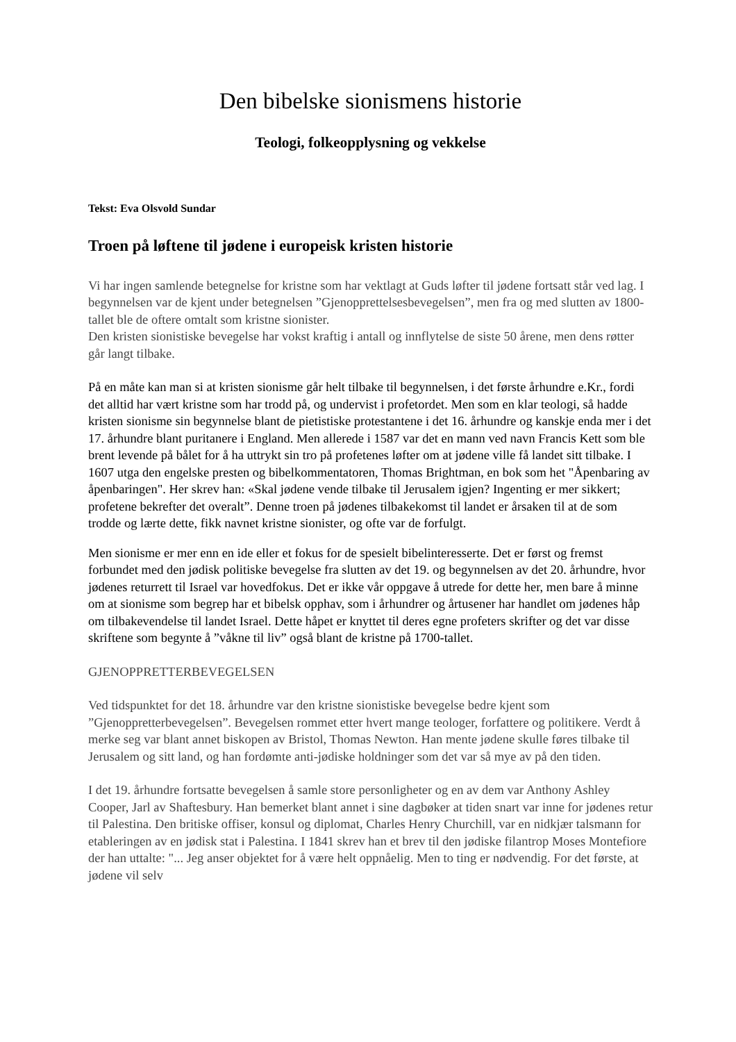Den bibelske sionismens historie
Teologi, folkeopplysning og vekkelse
Tekst: Eva Olsvold Sundar
Troen på løftene til jødene i europeisk kristen historie
Vi har ingen samlende betegnelse for kristne som har vektlagt at Guds løfter til jødene fortsatt står ved lag. I begynnelsen var de kjent under betegnelsen ”Gjenopprettelsesbevegelsen”, men fra og med slutten av 1800-tallet ble de oftere omtalt som kristne sionister.
Den kristen sionistiske bevegelse har vokst kraftig i antall og innflytelse de siste 50 årene, men dens røtter går langt tilbake.
På en måte kan man si at kristen sionisme går helt tilbake til begynnelsen, i det første århundre e.Kr., fordi det alltid har vært kristne som har trodd på, og undervist i profetordet. Men som en klar teologi, så hadde kristen sionisme sin begynnelse blant de pietistiske protestantene i det 16. århundre og kanskje enda mer i det 17. århundre blant puritanere i England. Men allerede i 1587 var det en mann ved navn Francis Kett som ble brent levende på bålet for å ha uttrykt sin tro på profetenes løfter om at jødene ville få landet sitt tilbake. I 1607 utga den engelske presten og bibelkommentatoren, Thomas Brightman, en bok som het "Åpenbaring av åpenbaringen". Her skrev han: «Skal jødene vende tilbake til Jerusalem igjen? Ingenting er mer sikkert; profetene bekrefter det overalt”. Denne troen på jødenes tilbakekomst til landet er årsaken til at de som trodde og lærte dette, fikk navnet kristne sionister, og ofte var de forfulgt.
Men sionisme er mer enn en ide eller et fokus for de spesielt bibelinteresserte. Det er først og fremst forbundet med den jødisk politiske bevegelse fra slutten av det 19. og begynnelsen av det 20. århundre, hvor jødenes returrett til Israel var hovedfokus. Det er ikke vår oppgave å utrede for dette her, men bare å minne om at sionisme som begrep har et bibelsk opphav, som i århundrer og årtusener har handlet om jødenes håp om tilbakevendelse til landet Israel. Dette håpet er knyttet til deres egne profeters skrifter og det var disse skriftene som begynte å ”våkne til liv” også blant de kristne på 1700-tallet.
GJENOPPRETTERBEVEGELSEN
Ved tidspunktet for det 18. århundre var den kristne sionistiske bevegelse bedre kjent som ”Gjenoppretterbevegelsen”. Bevegelsen rommet etter hvert mange teologer, forfattere og politikere. Verdt å merke seg var blant annet biskopen av Bristol, Thomas Newton. Han mente jødene skulle føres tilbake til Jerusalem og sitt land, og han fordømte anti-jødiske holdninger som det var så mye av på den tiden.
I det 19. århundre fortsatte bevegelsen å samle store personligheter og en av dem var Anthony Ashley Cooper, Jarl av Shaftesbury. Han bemerket blant annet i sine dagbøker at tiden snart var inne for jødenes retur til Palestina. Den britiske offiser, konsul og diplomat, Charles Henry Churchill, var en nidkjær talsmann for etableringen av en jødisk stat i Palestina. I 1841 skrev han et brev til den jødiske filantrop Moses Montefiore der han uttalte: "... Jeg anser objektet for å være helt oppnåelig. Men to ting er nødvendig. For det første, at jødene vil selv